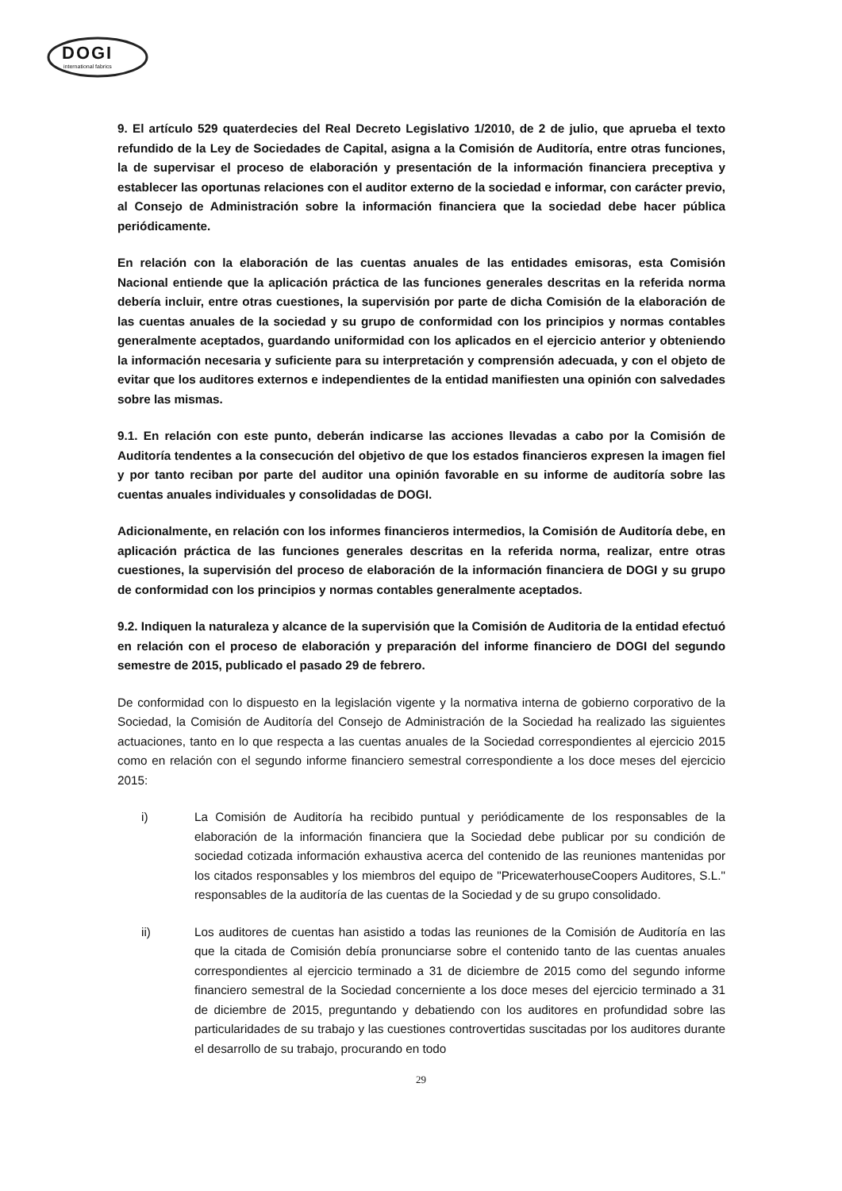DOGI
international fabrics
9. El artículo 529 quaterdecies del Real Decreto Legislativo 1/2010, de 2 de julio, que aprueba el texto refundido de la Ley de Sociedades de Capital, asigna a la Comisión de Auditoría, entre otras funciones, la de supervisar el proceso de elaboración y presentación de la información financiera preceptiva y establecer las oportunas relaciones con el auditor externo de la sociedad e informar, con carácter previo, al Consejo de Administración sobre la información financiera que la sociedad debe hacer pública periódicamente.
En relación con la elaboración de las cuentas anuales de las entidades emisoras, esta Comisión Nacional entiende que la aplicación práctica de las funciones generales descritas en la referida norma debería incluir, entre otras cuestiones, la supervisión por parte de dicha Comisión de la elaboración de las cuentas anuales de la sociedad y su grupo de conformidad con los principios y normas contables generalmente aceptados, guardando uniformidad con los aplicados en el ejercicio anterior y obteniendo la información necesaria y suficiente para su interpretación y comprensión adecuada, y con el objeto de evitar que los auditores externos e independientes de la entidad manifiesten una opinión con salvedades sobre las mismas.
9.1. En relación con este punto, deberán indicarse las acciones llevadas a cabo por la Comisión de Auditoría tendentes a la consecución del objetivo de que los estados financieros expresen la imagen fiel y por tanto reciban por parte del auditor una opinión favorable en su informe de auditoría sobre las cuentas anuales individuales y consolidadas de DOGI.
Adicionalmente, en relación con los informes financieros intermedios, la Comisión de Auditoría debe, en aplicación práctica de las funciones generales descritas en la referida norma, realizar, entre otras cuestiones, la supervisión del proceso de elaboración de la información financiera de DOGI y su grupo de conformidad con los principios y normas contables generalmente aceptados.
9.2. Indiquen la naturaleza y alcance de la supervisión que la Comisión de Auditoria de la entidad efectuó en relación con el proceso de elaboración y preparación del informe financiero de DOGI del segundo semestre de 2015, publicado el pasado 29 de febrero.
De conformidad con lo dispuesto en la legislación vigente y la normativa interna de gobierno corporativo de la Sociedad, la Comisión de Auditoría del Consejo de Administración de la Sociedad ha realizado las siguientes actuaciones, tanto en lo que respecta a las cuentas anuales de la Sociedad correspondientes al ejercicio 2015 como en relación con el segundo informe financiero semestral correspondiente a los doce meses del ejercicio 2015:
i) La Comisión de Auditoría ha recibido puntual y periódicamente de los responsables de la elaboración de la información financiera que la Sociedad debe publicar por su condición de sociedad cotizada información exhaustiva acerca del contenido de las reuniones mantenidas por los citados responsables y los miembros del equipo de "PricewaterhouseCoopers Auditores, S.L." responsables de la auditoría de las cuentas de la Sociedad y de su grupo consolidado.
ii) Los auditores de cuentas han asistido a todas las reuniones de la Comisión de Auditoría en las que la citada de Comisión debía pronunciarse sobre el contenido tanto de las cuentas anuales correspondientes al ejercicio terminado a 31 de diciembre de 2015 como del segundo informe financiero semestral de la Sociedad concerniente a los doce meses del ejercicio terminado a 31 de diciembre de 2015, preguntando y debatiendo con los auditores en profundidad sobre las particularidades de su trabajo y las cuestiones controvertidas suscitadas por los auditores durante el desarrollo de su trabajo, procurando en todo
29